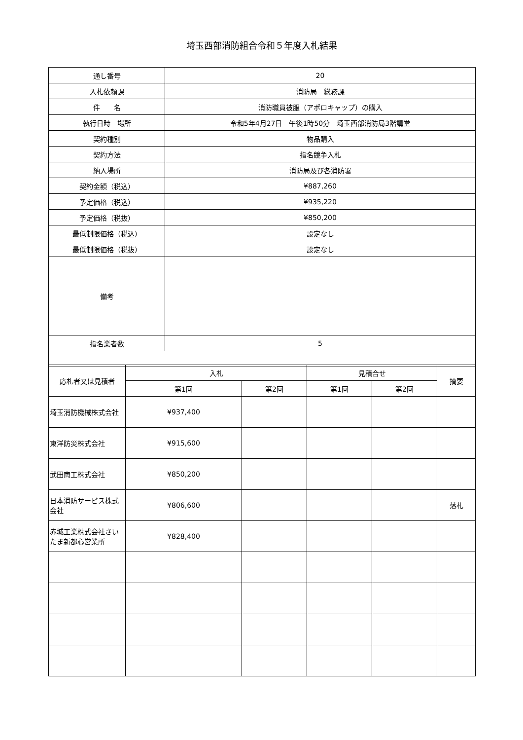埼玉西部消防組合令和５年度入札結果
| 通し番号 | 20 |
| 入札依頼課 | 消防局 総務課 |
| 件 名 | 消防職員被服（アポロキャップ）の購入 |
| 執行日時 場所 | 令和5年4月27日 午後1時50分 埼玉西部消防局3階講堂 |
| 契約種別 | 物品購入 |
| 契約方法 | 指名競争入札 |
| 納入場所 | 消防局及び各消防署 |
| 契約金額（税込） | ¥887,260 |
| 予定価格（税込） | ¥935,220 |
| 予定価格（税抜） | ¥850,200 |
| 最低制限価格（税込） | 設定なし |
| 最低制限価格（税抜） | 設定なし |
| 備考 | |
| 指名業者数 | 5 |
| 応札者又は見積者 | 入札 | | 見積合せ | | 摘要 |
| --- | --- | --- | --- | --- | --- |
| | 第1回 | 第2回 | 第1回 | 第2回 | |
| 埼玉消防機械株式会社 | ¥937,400 | | | | |
| 東洋防災株式会社 | ¥915,600 | | | | |
| 武田商工株式会社 | ¥850,200 | | | | |
| 日本消防サービス株式会社 | ¥806,600 | | | | 落札 |
| 赤城工業株式会社さいたま新都心営業所 | ¥828,400 | | | | |